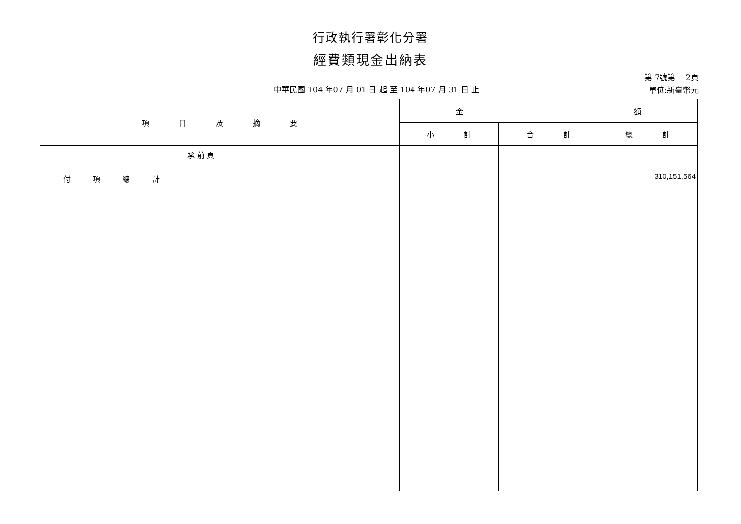行政執行署彰化分署
經費類現金出納表
中華民國 104 年07 月 01 日 起 至 104 年07 月 31 日 止
第 7號第 2頁
單位:新臺幣元
| 項 目 及 摘 要 | 金 額 | | |
| --- | --- | --- | --- |
| | 小 計 | 合 計 | 總 計 |
| 承 前 頁 付 項 總 計 | | | 310,151,564 |